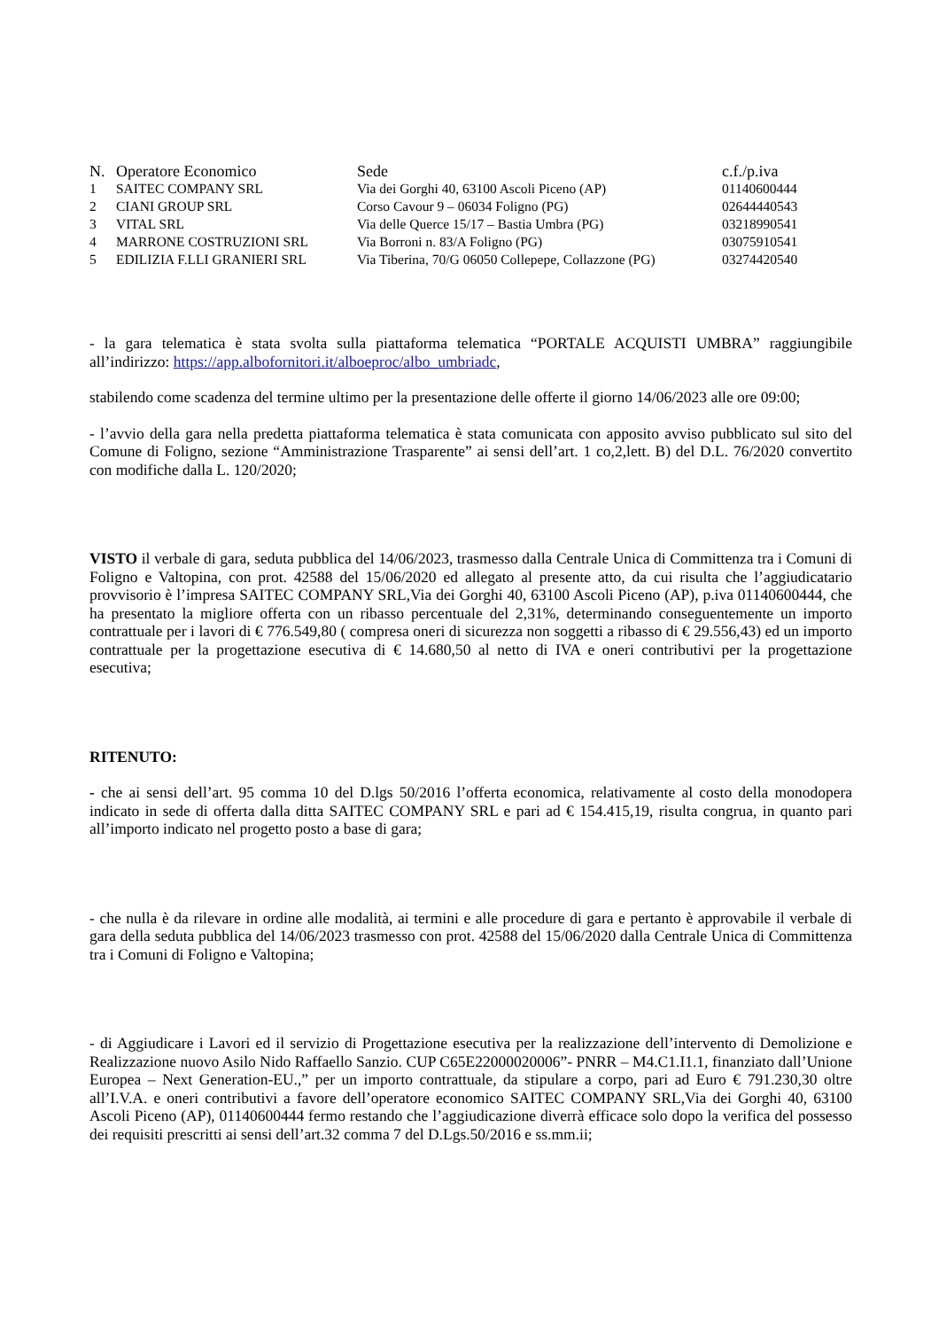| N. | Operatore Economico | Sede | c.f./p.iva |
| --- | --- | --- | --- |
| 1 | SAITEC COMPANY SRL | Via dei Gorghi 40, 63100 Ascoli Piceno (AP) | 01140600444 |
| 2 | CIANI GROUP SRL | Corso Cavour 9 – 06034 Foligno (PG) | 02644440543 |
| 3 | VITAL SRL | Via delle Querce 15/17 – Bastia Umbra (PG) | 03218990541 |
| 4 | MARRONE COSTRUZIONI SRL | Via Borroni n. 83/A Foligno (PG) | 03075910541 |
| 5 | EDILIZIA F.LLI GRANIERI SRL | Via Tiberina, 70/G 06050 Collepepe, Collazzone (PG) | 03274420540 |
- la gara telematica è stata svolta sulla piattaforma telematica “PORTALE ACQUISTI UMBRA” raggiungibile all’indirizzo: https://app.albofornitori.it/alboeproc/albo_umbriadc,
stabilendo come scadenza del termine ultimo per la presentazione delle offerte il giorno 14/06/2023 alle ore 09:00;
- l’avvio della gara nella predetta piattaforma telematica è stata comunicata con apposito avviso pubblicato sul sito del Comune di Foligno, sezione “Amministrazione Trasparente” ai sensi dell’art. 1 co,2,lett. B) del D.L. 76/2020 convertito con modifiche dalla L. 120/2020;
VISTO il verbale di gara, seduta pubblica del 14/06/2023, trasmesso dalla Centrale Unica di Committenza tra i Comuni di Foligno e Valtopina, con prot. 42588 del 15/06/2020 ed allegato al presente atto, da cui risulta che l’aggiudicatario provvisorio è l’impresa SAITEC COMPANY SRL,Via dei Gorghi 40, 63100 Ascoli Piceno (AP), p.iva 01140600444, che ha presentato la migliore offerta con un ribasso percentuale del 2,31%, determinando conseguentemente un importo contrattuale per i lavori di € 776.549,80 ( compresa oneri di sicurezza non soggetti a ribasso di € 29.556,43) ed un importo contrattuale per la progettazione esecutiva di € 14.680,50 al netto di IVA e oneri contributivi per la progettazione esecutiva;
RITENUTO:
- che ai sensi dell’art. 95 comma 10 del D.lgs 50/2016 l’offerta economica, relativamente al costo della monodopera indicato in sede di offerta dalla ditta SAITEC COMPANY SRL e pari ad € 154.415,19, risulta congrua, in quanto pari all’importo indicato nel progetto posto a base di gara;
- che nulla è da rilevare in ordine alle modalità, ai termini e alle procedure di gara e pertanto è approvabile il verbale di gara della seduta pubblica del 14/06/2023 trasmesso con prot. 42588 del 15/06/2020 dalla Centrale Unica di Committenza tra i Comuni di Foligno e Valtopina;
- di Aggiudicare i Lavori ed il servizio di Progettazione esecutiva per la realizzazione dell’intervento di Demolizione e Realizzazione nuovo Asilo Nido Raffaello Sanzio. CUP C65E22000020006”- PNRR – M4.C1.I1.1, finanziato dall’Unione Europea – Next Generation-EU.,” per un importo contrattuale, da stipulare a corpo, pari ad Euro € 791.230,30 oltre all’I.V.A. e oneri contributivi a favore dell’operatore economico SAITEC COMPANY SRL,Via dei Gorghi 40, 63100 Ascoli Piceno (AP), 01140600444 fermo restando che l’aggiudicazione diverrà efficace solo dopo la verifica del possesso dei requisiti prescritti ai sensi dell’art.32 comma 7 del D.Lgs.50/2016 e ss.mm.ii;